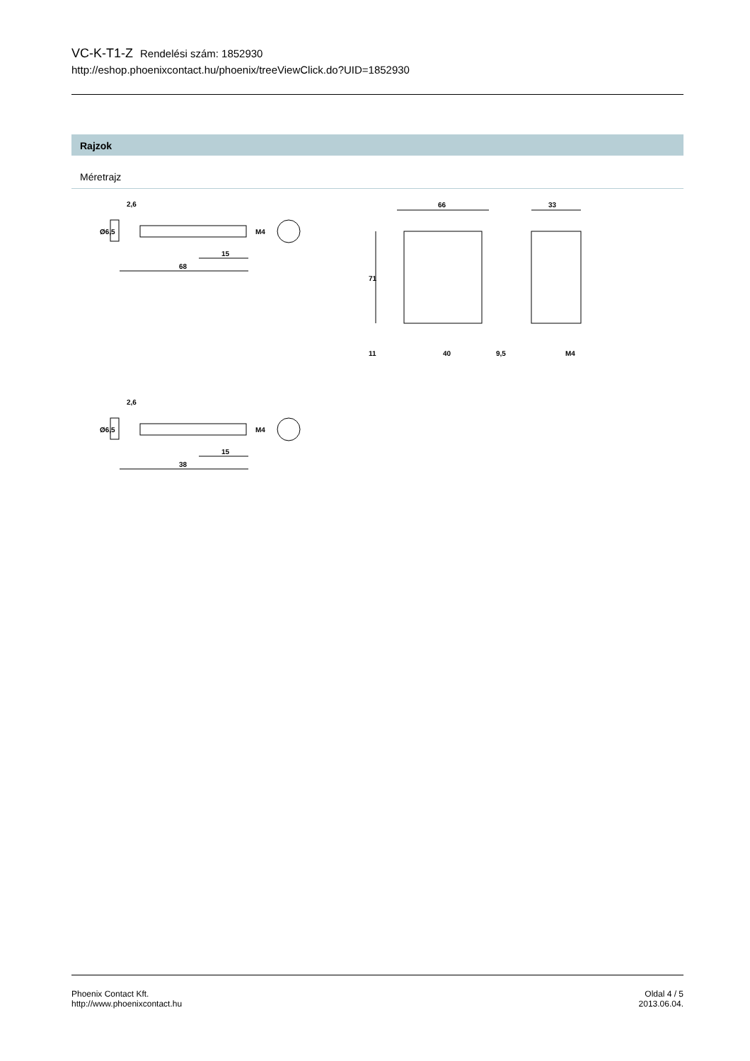VC-K-T1-Z Rendelési szám: 1852930
http://eshop.phoenixcontact.hu/phoenix/treeViewClick.do?UID=1852930
Rajzok
Méretrajz
2,6
15
68
M4
Ø6,5
66
33
71
11
40
9,5
M4
2,6
15
38
M4
Ø6,5
Phoenix Contact Kft.
http://www.phoenixcontact.hu
Oldal 4 / 5
2013.06.04.